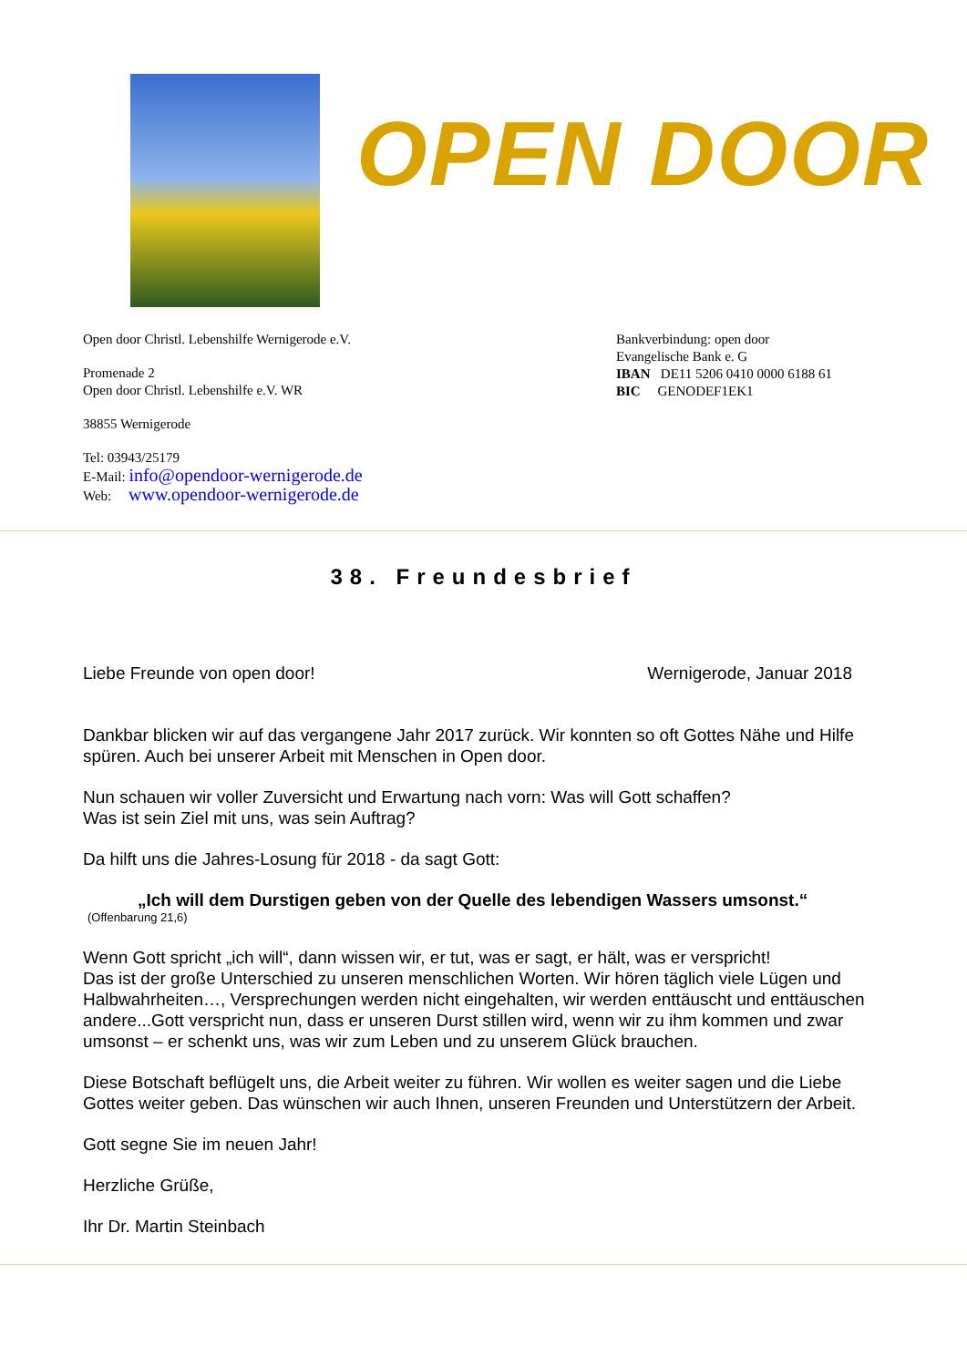OPEN DOOR
Open door Christl. Lebenshilfe Wernigerode e.V.
Promenade 2
Open door Christl. Lebenshilfe e.V. WR
38855 Wernigerode
Tel: 03943/25179
E-Mail: info@opendoor-wernigerode.de
Web: www.opendoor-wernigerode.de
Bankverbindung: open door
Evangelische Bank e. G
IBAN DE11 5206 0410 0000 6188 61
BIC GENODEF1EK1
38. Freundesbrief
Liebe Freunde von open door! Wernigerode, Januar 2018
Dankbar blicken wir auf das vergangene Jahr 2017 zurück. Wir konnten so oft Gottes Nähe und Hilfe spüren. Auch bei unserer Arbeit mit Menschen in Open door.
Nun schauen wir voller Zuversicht und Erwartung nach vorn: Was will Gott schaffen?
Was ist sein Ziel mit uns, was sein Auftrag?
Da hilft uns die Jahres-Losung für 2018 - da sagt Gott:
„Ich will dem Durstigen geben von der Quelle des lebendigen Wassers umsonst.“
(Offenbarung 21,6)
Wenn Gott spricht „ich will“, dann wissen wir, er tut, was er sagt, er hält, was er verspricht!
Das ist der große Unterschied zu unseren menschlichen Worten. Wir hören täglich viele Lügen und Halbwahrheiten…, Versprechungen werden nicht eingehalten, wir werden enttäuscht und enttäuschen andere...Gott verspricht nun, dass er unseren Durst stillen wird, wenn wir zu ihm kommen und zwar umsonst – er schenkt uns, was wir zum Leben und zu unserem Glück brauchen.
Diese Botschaft beflügelt uns, die Arbeit weiter zu führen. Wir wollen es weiter sagen und die Liebe Gottes weiter geben. Das wünschen wir auch Ihnen, unseren Freunden und Unterstützern der Arbeit.
Gott segne Sie im neuen Jahr!
Herzliche Grüße,
Ihr Dr. Martin Steinbach